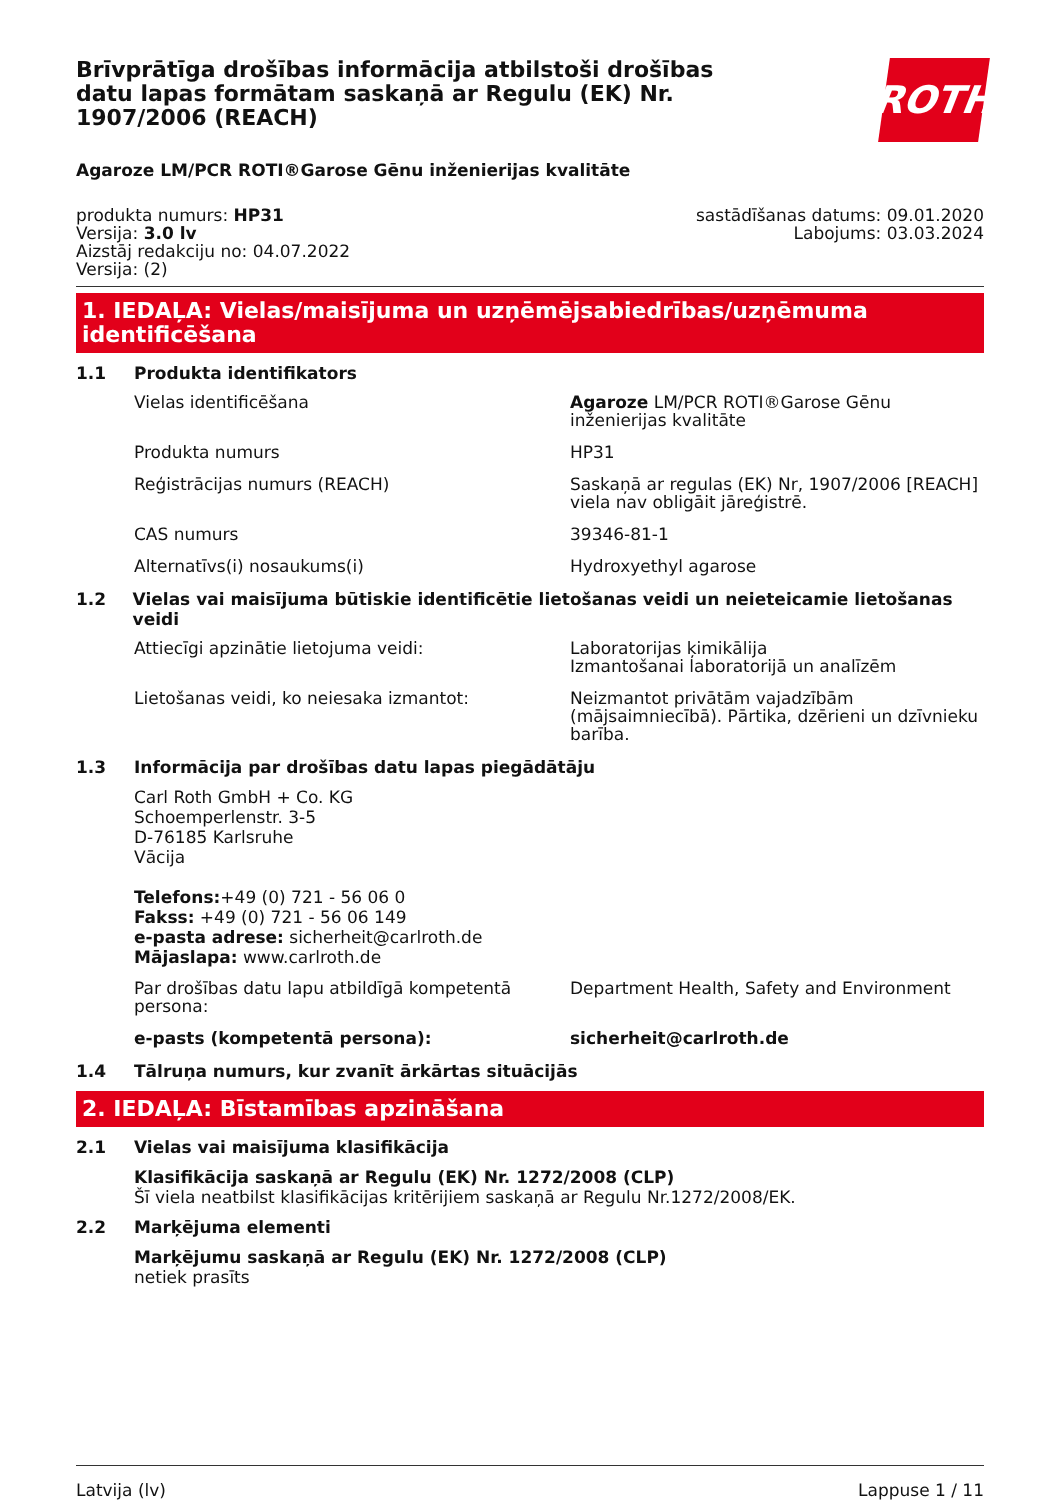Brīvprātīga drošības informācija atbilstoši drošības datu lapas formātam saskaņā ar Regulu (EK) Nr. 1907/2006 (REACH)
ROTH
Agaroze LM/PCR ROTI®Garose Gēnu inženierijas kvalitāte
produkta numurs: HP31
Versija: 3.0 lv
Aizstāj redakciju no: 04.07.2022
Versija: (2)
sastādīšanas datums: 09.01.2020
Labojums: 03.03.2024
1. IEDAĻA: Vielas/maisījuma un uzņēmējsabiedrības/uzņēmuma identificēšana
1.1 Produkta identifikators
Vielas identificēšana Agaroze LM/PCR ROTI®Garose Gēnu inženierijas kvalitāte
Produkta numurs HP31
Reģistrācijas numurs (REACH) Saskaņā ar regulas (EK) Nr, 1907/2006 [REACH] viela nav obligāit jāreģistrē.
CAS numurs 39346-81-1
Alternatīvs(i) nosaukums(i) Hydroxyethyl agarose
1.2 Vielas vai maisījuma būtiskie identificētie lietošanas veidi un neieteicamie lietošanas veidi
Attiecīgi apzinātie lietojuma veidi: Laboratorijas ķimikālija
Izmantošanai laboratorijā un analīzēm
Lietošanas veidi, ko neiesaka izmantot: Neizmantot privātām vajadzībām (mājsaimniecībā). Pārtika, dzērieni un dzīvnieku barība.
1.3 Informācija par drošības datu lapas piegādātāju
Carl Roth GmbH + Co. KG
Schoemperlenstr. 3-5
D-76185 Karlsruhe
Vācija
Telefons:+49 (0) 721 - 56 06 0
Fakss: +49 (0) 721 - 56 06 149
e-pasta adrese: sicherheit@carlroth.de
Mājaslapa: www.carlroth.de
Par drošības datu lapu atbildīgā kompetentā persona:
Department Health, Safety and Environment
e-pasts (kompetentā persona): sicherheit@carlroth.de
1.4 Tālruņa numurs, kur zvanīt ārkārtas situācijās
2. IEDAĻA: Bīstamības apzināšana
2.1 Vielas vai maisījuma klasifikācija
Klasifikācija saskaņā ar Regulu (EK) Nr. 1272/2008 (CLP)
Šī viela neatbilst klasifikācijas kritērijiem saskaņā ar Regulu Nr.1272/2008/EK.
2.2 Marķējuma elementi
Marķējumu saskaņā ar Regulu (EK) Nr. 1272/2008 (CLP)
netiek prasīts
Latvija (lv) Lappuse 1 / 11